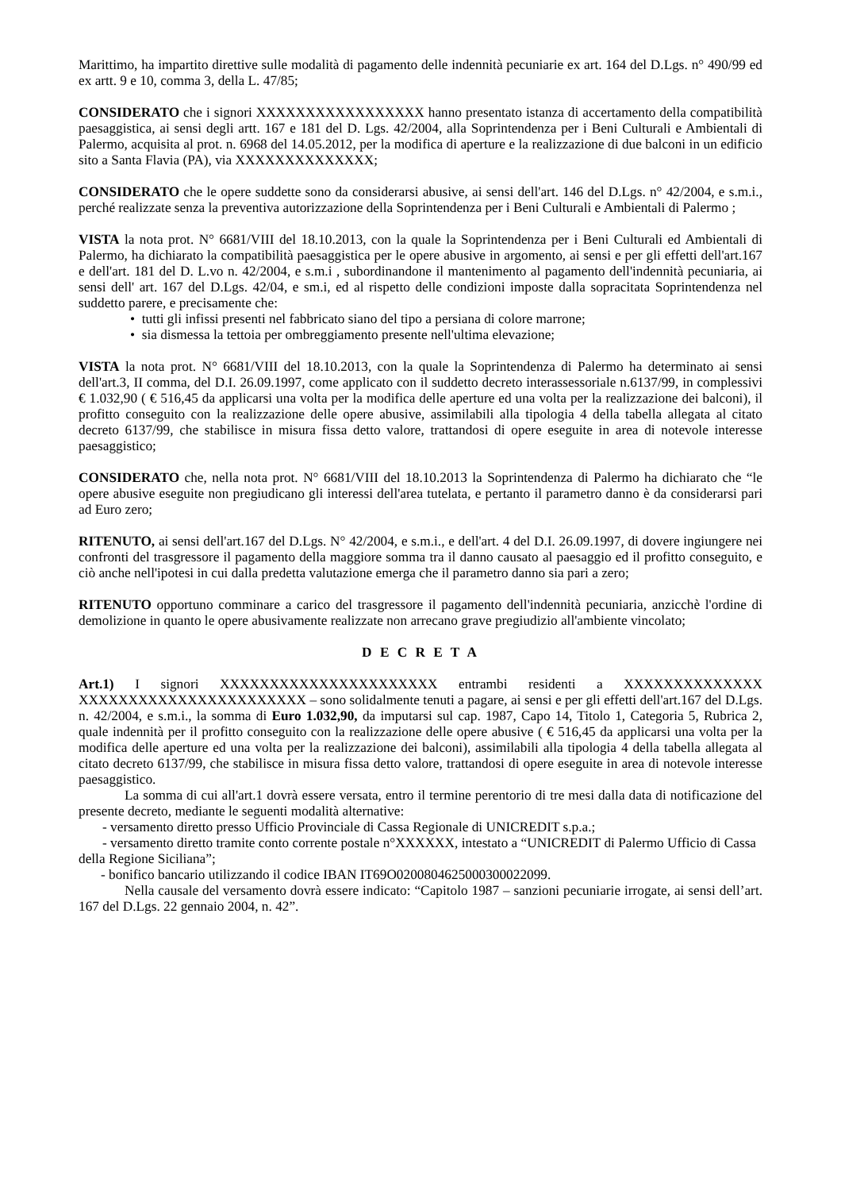Marittimo, ha impartito direttive sulle modalità di pagamento delle indennità pecuniarie ex art. 164 del D.Lgs. n° 490/99 ed ex artt. 9 e 10, comma 3, della L. 47/85;
CONSIDERATO che i signori XXXXXXXXXXXXXXXXX hanno presentato istanza di accertamento della compatibilità paesaggistica, ai sensi degli artt. 167 e 181 del D. Lgs. 42/2004, alla Soprintendenza per i Beni Culturali e Ambientali di Palermo, acquisita al prot. n. 6968 del 14.05.2012, per la modifica di aperture e la realizzazione di due balconi in un edificio sito a Santa Flavia (PA), via XXXXXXXXXXXXXX;
CONSIDERATO che le opere suddette sono da considerarsi abusive, ai sensi dell'art. 146 del D.Lgs. n° 42/2004, e s.m.i., perché realizzate senza la preventiva autorizzazione della Soprintendenza per i Beni Culturali e Ambientali di Palermo ;
VISTA la nota prot. N° 6681/VIII del 18.10.2013, con la quale la Soprintendenza per i Beni Culturali ed Ambientali di Palermo, ha dichiarato la compatibilità paesaggistica per le opere abusive in argomento, ai sensi e per gli effetti dell'art.167 e dell'art. 181 del D. L.vo n. 42/2004, e s.m.i , subordinandone il mantenimento al pagamento dell'indennità pecuniaria, ai sensi dell' art. 167 del D.Lgs. 42/04, e sm.i, ed al rispetto delle condizioni imposte dalla sopracitata Soprintendenza nel suddetto parere, e precisamente che:
• tutti gli infissi presenti nel fabbricato siano del tipo a persiana di colore marrone;
• sia dismessa la tettoia per ombreggiamento presente nell'ultima elevazione;
VISTA la nota prot. N° 6681/VIII del 18.10.2013, con la quale la Soprintendenza di Palermo ha determinato ai sensi dell'art.3, II comma, del D.I. 26.09.1997, come applicato con il suddetto decreto interassessoriale n.6137/99, in complessivi € 1.032,90 ( € 516,45 da applicarsi una volta per la modifica delle aperture ed una volta per la realizzazione dei balconi), il profitto conseguito con la realizzazione delle opere abusive, assimilabili alla tipologia 4 della tabella allegata al citato decreto 6137/99, che stabilisce in misura fissa detto valore, trattandosi di opere eseguite in area di notevole interesse paesaggistico;
CONSIDERATO che, nella nota prot. N° 6681/VIII del 18.10.2013 la Soprintendenza di Palermo ha dichiarato che “le opere abusive eseguite non pregiudicano gli interessi dell'area tutelata, e pertanto il parametro danno è da considerarsi pari ad Euro zero;
RITENUTO, ai sensi dell'art.167 del D.Lgs. N° 42/2004, e s.m.i., e dell'art. 4 del D.I. 26.09.1997, di dovere ingiungere nei confronti del trasgressore il pagamento della maggiore somma tra il danno causato al paesaggio ed il profitto conseguito, e ciò anche nell'ipotesi in cui dalla predetta valutazione emerga che il parametro danno sia pari a zero;
RITENUTO opportuno comminare a carico del trasgressore il pagamento dell'indennità pecuniaria, anzicchè l'ordine di demolizione in quanto le opere abusivamente realizzate non arrecano grave pregiudizio all'ambiente vincolato;
D E C R E T A
Art.1) I signori XXXXXXXXXXXXXXXXXXXXXX entrambi residenti a XXXXXXXXXXXXXX XXXXXXXXXXXXXXXXXXXXXXX – sono solidalmente tenuti a pagare, ai sensi e per gli effetti dell'art.167 del D.Lgs. n. 42/2004, e s.m.i., la somma di Euro 1.032,90, da imputarsi sul cap. 1987, Capo 14, Titolo 1, Categoria 5, Rubrica 2, quale indennità per il profitto conseguito con la realizzazione delle opere abusive ( € 516,45 da applicarsi una volta per la modifica delle aperture ed una volta per la realizzazione dei balconi), assimilabili alla tipologia 4 della tabella allegata al citato decreto 6137/99, che stabilisce in misura fissa detto valore, trattandosi di opere eseguite in area di notevole interesse paesaggistico.
La somma di cui all'art.1 dovrà essere versata, entro il termine perentorio di tre mesi dalla data di notificazione del presente decreto, mediante le seguenti modalità alternative:
- versamento diretto presso Ufficio Provinciale di Cassa Regionale di UNICREDIT s.p.a.;
- versamento diretto tramite conto corrente postale n°XXXXXX, intestato a “UNICREDIT di Palermo Ufficio di Cassa della Regione Siciliana”;
- bonifico bancario utilizzando il codice IBAN IT69O0200804625000300022099.
Nella causale del versamento dovrà essere indicato: “Capitolo 1987 – sanzioni pecuniarie irrogate, ai sensi dell’art. 167 del D.Lgs. 22 gennaio 2004, n. 42”.